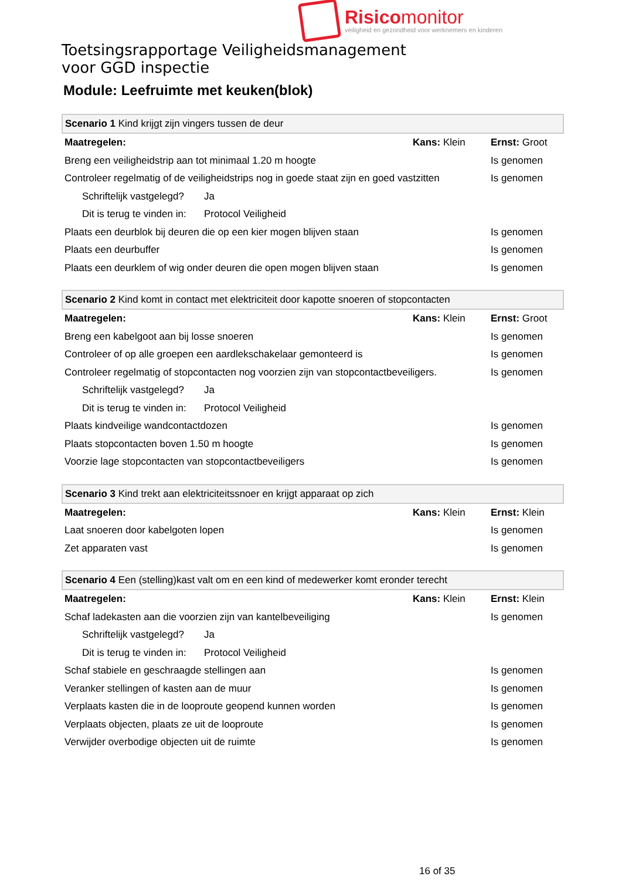Risicomonitor
veiligheid en gezondheid voor werknemers en kinderen
Toetsingsrapportage Veiligheidsmanagement
voor GGD inspectie
Module: Leefruimte met keuken(blok)
| Scenario 1 Kind krijgt zijn vingers tussen de deur | | | |
| Maatregelen: | | Kans: Klein | Ernst: Groot |
| Breng een veiligheidstrip aan tot minimaal 1.20 m hoogte | | | Is genomen |
| Controleer regelmatig of de veiligheidstrips nog in goede staat zijn en goed vastzitten | | | Is genomen |
| Schriftelijk vastgelegd? | Ja | | |
| Dit is terug te vinden in: | Protocol Veiligheid | | |
| Plaats een deurblok bij deuren die op een kier mogen blijven staan | | | Is genomen |
| Plaats een deurbuffer | | | Is genomen |
| Plaats een deurklem of wig onder deuren die open mogen blijven staan | | | Is genomen |
| Scenario 2 Kind komt in contact met elektriciteit door kapotte snoeren of stopcontacten | | | |
| Maatregelen: | | Kans: Klein | Ernst: Groot |
| Breng een kabelgoot aan bij losse snoeren | | | Is genomen |
| Controleer of op alle groepen een aardlekschakelaar gemonteerd is | | | Is genomen |
| Controleer regelmatig of stopcontacten nog voorzien zijn van stopcontactbeveiligers. | | | Is genomen |
| Schriftelijk vastgelegd? | Ja | | |
| Dit is terug te vinden in: | Protocol Veiligheid | | |
| Plaats kindveilige wandcontactdozen | | | Is genomen |
| Plaats stopcontacten boven 1.50 m hoogte | | | Is genomen |
| Voorzie lage stopcontacten van stopcontactbeveiligers | | | Is genomen |
| Scenario 3 Kind trekt aan elektriciteitssnoer en krijgt apparaat op zich | | |
| Maatregelen: | Kans: Klein | Ernst: Klein |
| Laat snoeren door kabelgoten lopen | | Is genomen |
| Zet apparaten vast | | Is genomen |
| Scenario 4 Een (stelling)kast valt om en een kind of medewerker komt eronder terecht | | | |
| Maatregelen: | | Kans: Klein | Ernst: Klein |
| Schaf ladekasten aan die voorzien zijn van kantelbeveiliging | | | Is genomen |
| Schriftelijk vastgelegd? | Ja | | |
| Dit is terug te vinden in: | Protocol Veiligheid | | |
| Schaf stabiele en geschraagde stellingen aan | | | Is genomen |
| Veranker stellingen of kasten aan de muur | | | Is genomen |
| Verplaats kasten die in de looproute geopend kunnen worden | | | Is genomen |
| Verplaats objecten, plaats ze uit de looproute | | | Is genomen |
| Verwijder overbodige objecten uit de ruimte | | | Is genomen |
16 of 35